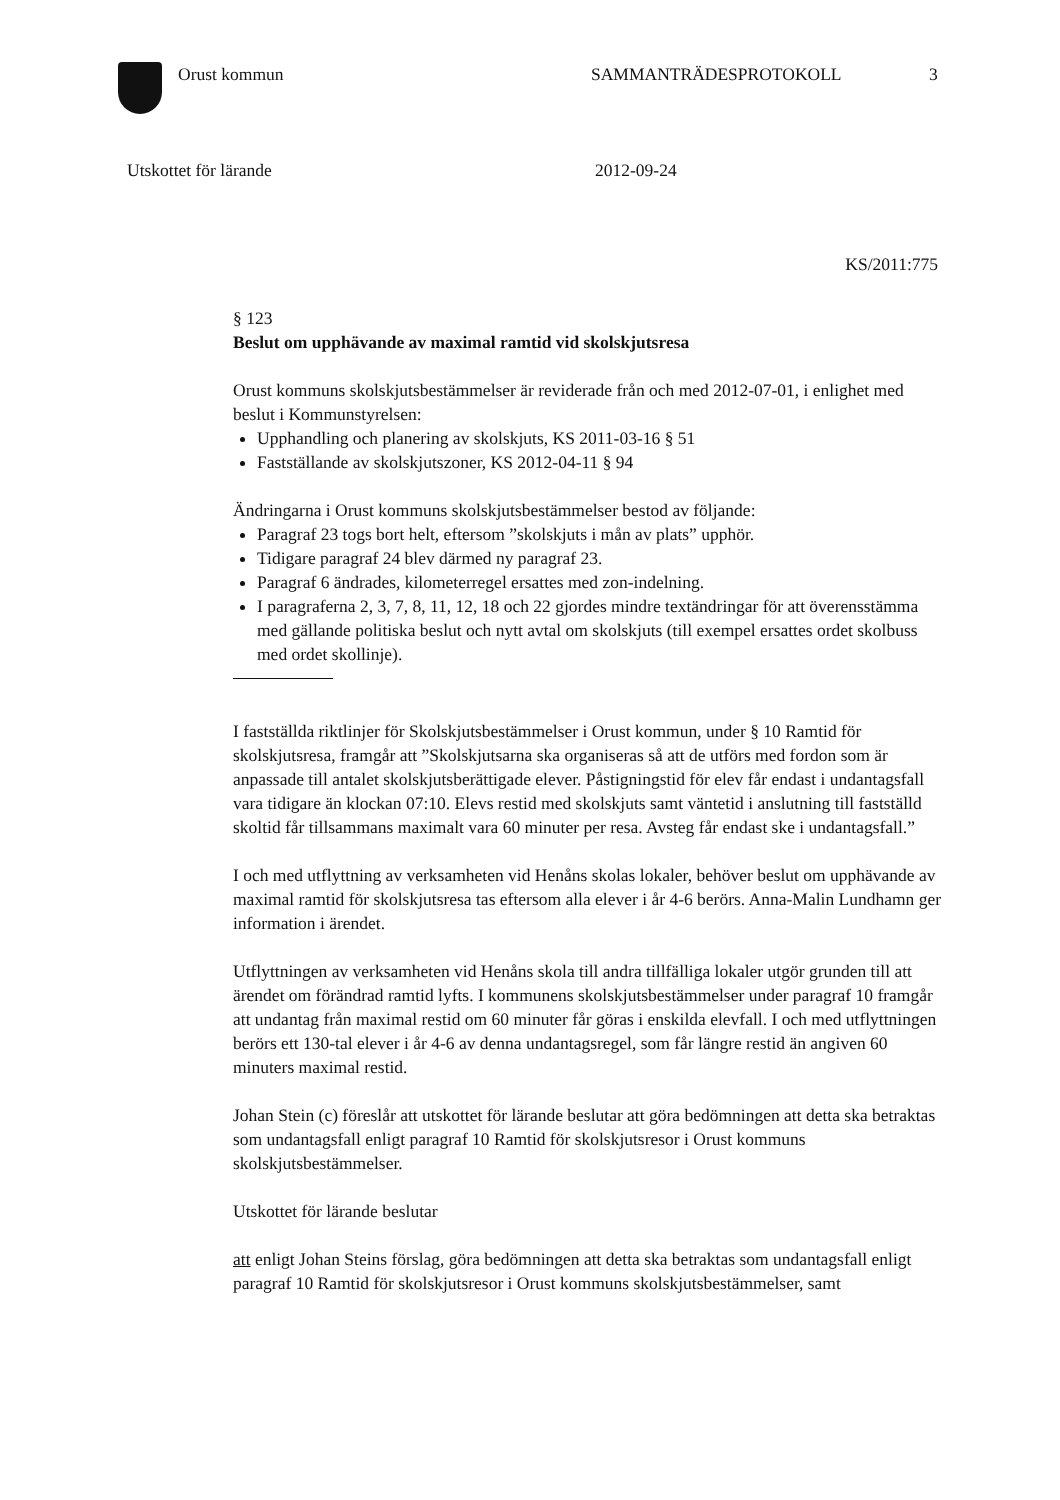Orust kommun SAMMANTRÄDESPROTOKOLL 3
Utskottet för lärande 2012-09-24
KS/2011:775
§ 123
Beslut om upphävande av maximal ramtid vid skolskjutsresa
Orust kommuns skolskjutsbestämmelser är reviderade från och med 2012-07-01, i enlighet med beslut i Kommunstyrelsen:
Upphandling och planering av skolskjuts, KS 2011-03-16 § 51
Fastställande av skolskjutszoner, KS 2012-04-11 § 94
Ändringarna i Orust kommuns skolskjutsbestämmelser bestod av följande:
Paragraf 23 togs bort helt, eftersom ”skolskjuts i mån av plats” upphör.
Tidigare paragraf 24 blev därmed ny paragraf 23.
Paragraf 6 ändrades, kilometerregel ersattes med zon-indelning.
I paragraferna 2, 3, 7, 8, 11, 12, 18 och 22 gjordes mindre textändringar för att överensstämma med gällande politiska beslut och nytt avtal om skolskjuts (till exempel ersattes ordet skolbuss med ordet skollinje).
I fastställda riktlinjer för Skolskjutsbestämmelser i Orust kommun, under § 10 Ramtid för skolskjutsresa, framgår att ”Skolskjutsarna ska organiseras så att de utförs med fordon som är anpassade till antalet skolskjutsberättigade elever. Påstigningstid för elev får endast i undantagsfall vara tidigare än klockan 07:10. Elevs restid med skolskjuts samt väntetid i anslutning till fastställd skoltid får tillsammans maximalt vara 60 minuter per resa. Avsteg får endast ske i undantagsfall.”
I och med utflyttning av verksamheten vid Henåns skolas lokaler, behöver beslut om upphävande av maximal ramtid för skolskjutsresa tas eftersom alla elever i år 4-6 berörs. Anna-Malin Lundhamn ger information i ärendet.
Utflyttningen av verksamheten vid Henåns skola till andra tillfälliga lokaler utgör grunden till att ärendet om förändrad ramtid lyfts. I kommunens skolskjutsbestämmelser under paragraf 10 framgår att undantag från maximal restid om 60 minuter får göras i enskilda elevfall. I och med utflyttningen berörs ett 130-tal elever i år 4-6 av denna undantagsregel, som får längre restid än angiven 60 minuters maximal restid.
Johan Stein (c) föreslår att utskottet för lärande beslutar att göra bedömningen att detta ska betraktas som undantagsfall enligt paragraf 10 Ramtid för skolskjutsresor i Orust kommuns skolskjutsbestämmelser.
Utskottet för lärande beslutar
att enligt Johan Steins förslag, göra bedömningen att detta ska betraktas som undantagsfall enligt paragraf 10 Ramtid för skolskjutsresor i Orust kommuns skolskjutsbestämmelser, samt